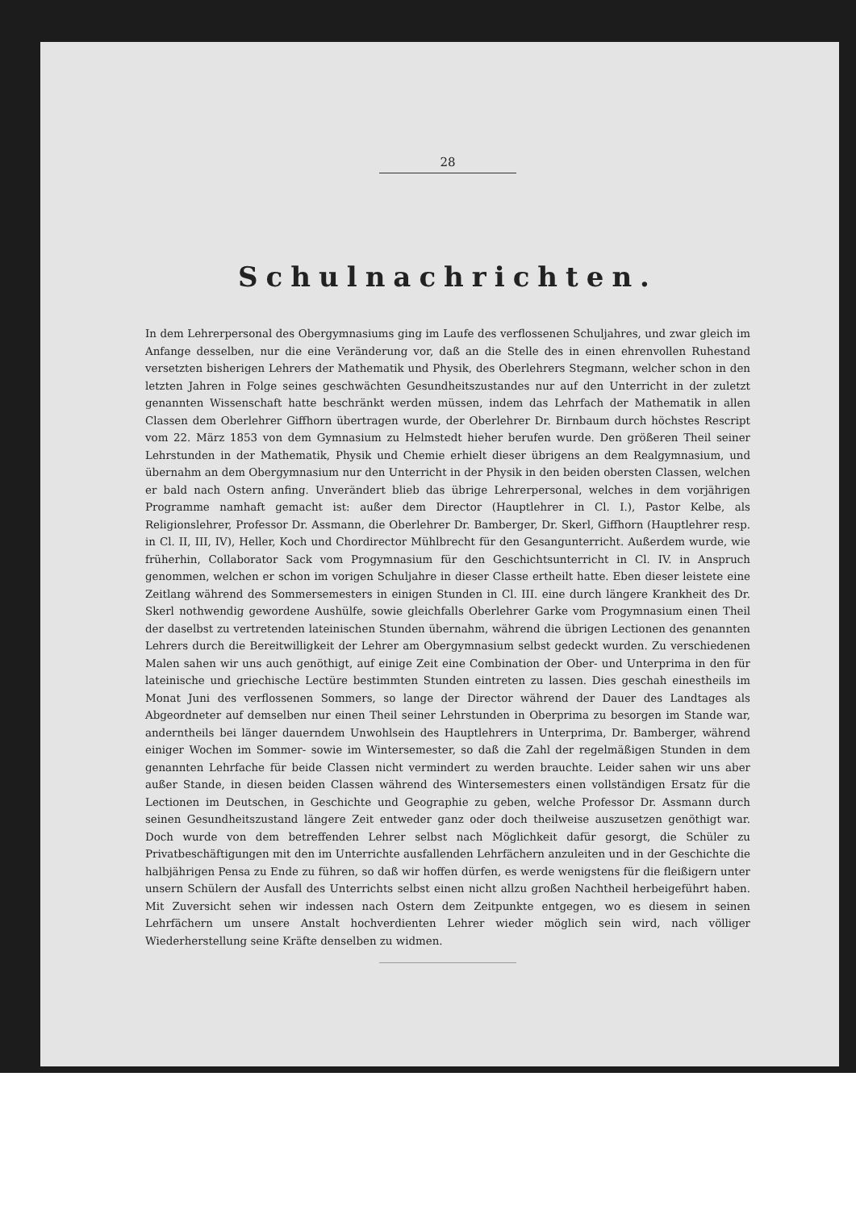28
Schulnachrichten.
In dem Lehrerpersonal des Obergymnasiums ging im Laufe des verflossenen Schuljahres, und zwar gleich im Anfange desselben, nur die eine Veränderung vor, daß an die Stelle des in einen ehrenvollen Ruhestand versetzten bisherigen Lehrers der Mathematik und Physik, des Oberlehrers Stegmann, welcher schon in den letzten Jahren in Folge seines geschwächten Gesundheitszustandes nur auf den Unterricht in der zuletzt genannten Wissenschaft hatte beschränkt werden müssen, indem das Lehrfach der Mathematik in allen Classen dem Oberlehrer Giffhorn übertragen wurde, der Oberlehrer Dr. Birnbaum durch höchstes Rescript vom 22. März 1853 von dem Gymnasium zu Helmstedt hieher berufen wurde. Den größeren Theil seiner Lehrstunden in der Mathematik, Physik und Chemie erhielt dieser übrigens an dem Realgymnasium, und übernahm an dem Obergymnasium nur den Unterricht in der Physik in den beiden obersten Classen, welchen er bald nach Ostern anfing. Unverändert blieb das übrige Lehrerpersonal, welches in dem vorjährigen Programme namhaft gemacht ist: außer dem Director (Hauptlehrer in Cl. I.), Pastor Kelbe, als Religionslehrer, Professor Dr. Assmann, die Oberlehrer Dr. Bamberger, Dr. Skerl, Giffhorn (Hauptlehrer resp. in Cl. II, III, IV), Heller, Koch und Chordirector Mühlbrecht für den Gesangunterricht. Außerdem wurde, wie früherhin, Collaborator Sack vom Progymnasium für den Geschichtsunterricht in Cl. IV. in Anspruch genommen, welchen er schon im vorigen Schuljahre in dieser Classe ertheilt hatte. Eben dieser leistete eine Zeitlang während des Sommersemesters in einigen Stunden in Cl. III. eine durch längere Krankheit des Dr. Skerl nothwendig gewordene Aushülfe, sowie gleichfalls Oberlehrer Garke vom Progymnasium einen Theil der daselbst zu vertretenden lateinischen Stunden übernahm, während die übrigen Lectionen des genannten Lehrers durch die Bereitwilligkeit der Lehrer am Obergymnasium selbst gedeckt wurden. Zu verschiedenen Malen sahen wir uns auch genöthigt, auf einige Zeit eine Combination der Ober- und Unterprima in den für lateinische und griechische Lectüre bestimmten Stunden eintreten zu lassen. Dies geschah einestheils im Monat Juni des verflossenen Sommers, so lange der Director während der Dauer des Landtages als Abgeordneter auf demselben nur einen Theil seiner Lehrstunden in Oberprima zu besorgen im Stande war, anderntheils bei länger dauerndem Unwohlsein des Hauptlehrers in Unterprima, Dr. Bamberger, während einiger Wochen im Sommer- sowie im Wintersemester, so daß die Zahl der regelmäßigen Stunden in dem genannten Lehrfache für beide Classen nicht vermindert zu werden brauchte. Leider sahen wir uns aber außer Stande, in diesen beiden Classen während des Wintersemesters einen vollständigen Ersatz für die Lectionen im Deutschen, in Geschichte und Geographie zu geben, welche Professor Dr. Assmann durch seinen Gesundheitszustand längere Zeit entweder ganz oder doch theilweise auszusetzen genöthigt war. Doch wurde von dem betreffenden Lehrer selbst nach Möglichkeit dafür gesorgt, die Schüler zu Privatbeschäftigungen mit den im Unterrichte ausfallenden Lehrfächern anzuleiten und in der Geschichte die halbjährigen Pensa zu Ende zu führen, so daß wir hoffen dürfen, es werde wenigstens für die fleißigern unter unsern Schülern der Ausfall des Unterrichts selbst einen nicht allzu großen Nachtheil herbeigeführt haben. Mit Zuversicht sehen wir indessen nach Ostern dem Zeitpunkte entgegen, wo es diesem in seinen Lehrfächern um unsere Anstalt hochverdienten Lehrer wieder möglich sein wird, nach völliger Wiederherstellung seine Kräfte denselben zu widmen.